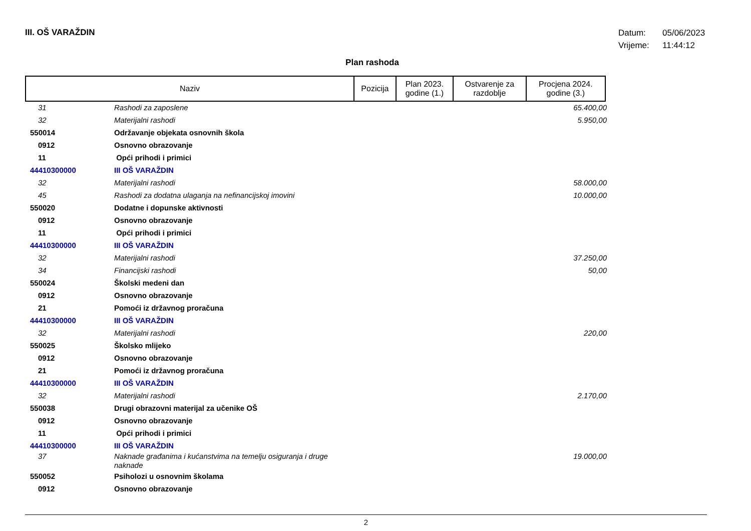III. OŠ VARAŽDIN
Datum: 05/06/2023
Vrijeme: 11:44:12
Plan rashoda
| Naziv | Pozicija | Plan 2023. godine (1.) | Ostvarenje za razdoblje | Procjena 2024. godine (3.) |
| --- | --- | --- | --- | --- |
| 31 | Rashodi za zaposlene | 65.400,00 |
| 32 | Materijalni rashodi | 5.950,00 |
| 550014 | Održavanje objekata osnovnih škola | |
| 0912 | Osnovno obrazovanje | |
| 11 | Opći prihodi i primici | |
| 44410300000 | III OŠ VARAŽDIN | |
| 32 | Materijalni rashodi | 58.000,00 |
| 45 | Rashodi za dodatna ulaganja na nefinancijskoj imovini | 10.000,00 |
| 550020 | Dodatne i dopunske aktivnosti | |
| 0912 | Osnovno obrazovanje | |
| 11 | Opći prihodi i primici | |
| 44410300000 | III OŠ VARAŽDIN | |
| 32 | Materijalni rashodi | 37.250,00 |
| 34 | Financijski rashodi | 50,00 |
| 550024 | Školski medeni dan | |
| 0912 | Osnovno obrazovanje | |
| 21 | Pomoći iz državnog proračuna | |
| 44410300000 | III OŠ VARAŽDIN | |
| 32 | Materijalni rashodi | 220,00 |
| 550025 | Školsko mlijeko | |
| 0912 | Osnovno obrazovanje | |
| 21 | Pomoći iz državnog proračuna | |
| 44410300000 | III OŠ VARAŽDIN | |
| 32 | Materijalni rashodi | 2.170,00 |
| 550038 | Drugi obrazovni materijal za učenike OŠ | |
| 0912 | Osnovno obrazovanje | |
| 11 | Opći prihodi i primici | |
| 44410300000 | III OŠ VARAŽDIN | |
| 37 | Naknade građanima i kućanstvima na temelju osiguranja i druge naknade | 19.000,00 |
| 550052 | Psiholozi u osnovnim školama | |
| 0912 | Osnovno obrazovanje | |
2